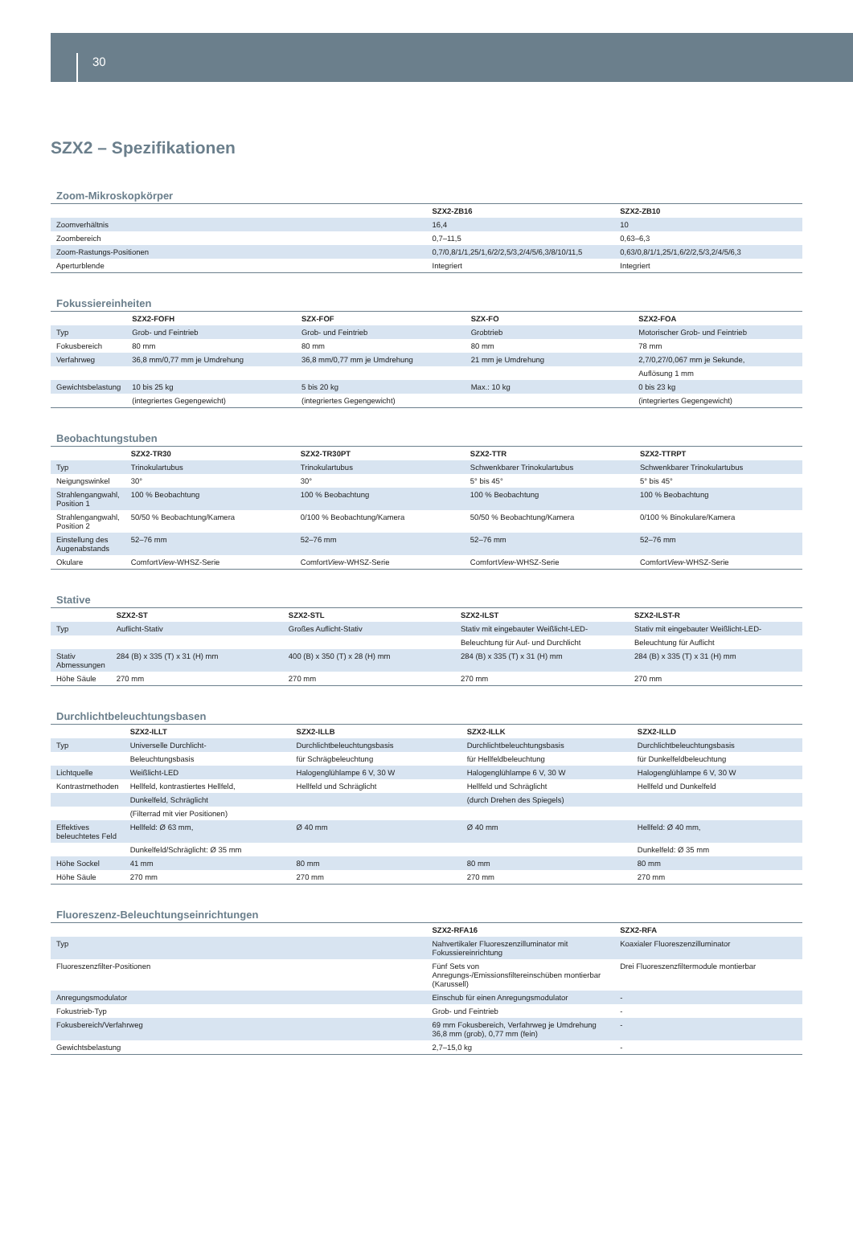30
SZX2 – Spezifikationen
Zoom-Mikroskopkörper
| | SZX2-ZB16 | SZX2-ZB10 |
| --- | --- | --- |
| Zoomverhältnis | 16,4 | 10 |
| Zoombereich | 0,7–11,5 | 0,63–6,3 |
| Zoom-Rastungs-Positionen | 0,7/0,8/1/1,25/1,6/2/2,5/3,2/4/5/6,3/8/10/11,5 | 0,63/0,8/1/1,25/1,6/2/2,5/3,2/4/5/6,3 |
| Aperturblende | Integriert | Integriert |
Fokussiereinheiten
| | SZX2-FOFH | SZX-FOF | SZX-FO | SZX2-FOA |
| --- | --- | --- | --- | --- |
| Typ | Grob- und Feintrieb | Grob- und Feintrieb | Grobtrieb | Motorischer Grob- und Feintrieb |
| Fokusbereich | 80 mm | 80 mm | 80 mm | 78 mm |
| Verfahrweg | 36,8 mm/0,77 mm je Umdrehung | 36,8 mm/0,77 mm je Umdrehung | 21 mm je Umdrehung | 2,7/0,27/0,067 mm je Sekunde, |
| | | | | Auflösung 1 mm |
| Gewichtsbelastung | 10 bis 25 kg | 5 bis 20 kg | Max.: 10 kg | 0 bis 23 kg |
| | (integriertes Gegengewicht) | (integriertes Gegengewicht) | | (integriertes Gegengewicht) |
Beobachtungstuben
| | SZX2-TR30 | SZX2-TR30PT | SZX2-TTR | SZX2-TTRPT |
| --- | --- | --- | --- | --- |
| Typ | Trinokulartubus | Trinokulartubus | Schwenkbarer Trinokulartubus | Schwenkbarer Trinokulartubus |
| Neigungswinkel | 30° | 30° | 5° bis 45° | 5° bis 45° |
| Strahlengangwahl, Position 1 | 100 % Beobachtung | 100 % Beobachtung | 100 % Beobachtung | 100 % Beobachtung |
| Strahlengangwahl, Position 2 | 50/50 % Beobachtung/Kamera | 0/100 % Beobachtung/Kamera | 50/50 % Beobachtung/Kamera | 0/100 % Binokulare/Kamera |
| Einstellung des Augenabstands | 52–76 mm | 52–76 mm | 52–76 mm | 52–76 mm |
| Okulare | Comfort View -WHSZ-Serie | Comfort View -WHSZ-Serie | Comfort View -WHSZ-Serie | Comfort View -WHSZ-Serie |
Stative
| | SZX2-ST | SZX2-STL | SZX2-ILST | SZX2-ILST-R |
| --- | --- | --- | --- | --- |
| Typ | Auflicht-Stativ | Großes Auflicht-Stativ | Stativ mit eingebauter Weißlicht-LED- | Stativ mit eingebauter Weißlicht-LED- |
| | | | Beleuchtung für Auf- und Durchlicht | Beleuchtung für Auflicht |
| Stativ Abmessungen | 284 (B) x 335 (T) x 31 (H) mm | 400 (B) x 350 (T) x 28 (H) mm | 284 (B) x 335 (T) x 31 (H) mm | 284 (B) x 335 (T) x 31 (H) mm |
| Höhe Säule | 270 mm | 270 mm | 270 mm | 270 mm |
Durchlichtbeleuchtungsbasen
| | SZX2-ILLT | SZX2-ILLB | SZX2-ILLK | SZX2-ILLD |
| --- | --- | --- | --- | --- |
| Typ | Universelle Durchlicht- | Durchlichtbeleuchtungsbasis | Durchlichtbeleuchtungsbasis | Durchlichtbeleuchtungsbasis |
| | Beleuchtungsbasis | für Schrägbeleuchtung | für Hellfeldbeleuchtung | für Dunkelfeldbeleuchtung |
| Lichtquelle | Weißlicht-LED | Halogenglühlampe 6 V, 30 W | Halogenglühlampe 6 V, 30 W | Halogenglühlampe 6 V, 30 W |
| Kontrastmethoden | Hellfeld, kontrastiertes Hellfeld, | Hellfeld und Schräglicht | Hellfeld und Schräglicht | Hellfeld und Dunkelfeld |
| | Dunkelfeld, Schräglicht | | (durch Drehen des Spiegels) | |
| | (Filterrad mit vier Positionen) | | | |
| Effektives beleuchtetes Feld | Hellfeld: Ø 63 mm, | Ø 40 mm | Ø 40 mm | Hellfeld: Ø 40 mm, |
| | Dunkelfeld/Schräglicht: Ø 35 mm | | | Dunkelfeld: Ø 35 mm |
| Höhe Sockel | 41 mm | 80 mm | 80 mm | 80 mm |
| Höhe Säule | 270 mm | 270 mm | 270 mm | 270 mm |
Fluoreszenz-Beleuchtungseinrichtungen
| | SZX2-RFA16 | SZX2-RFA |
| --- | --- | --- |
| Typ | Nahvertikaler Fluoreszenzilluminator mit Fokussiereinrichtung | Koaxialer Fluoreszenzilluminator |
| Fluoreszenzfilter-Positionen | Fünf Sets von Anregungs-/Emissionsfiltereinschüben montierbar (Karussell) | Drei Fluoreszenzfiltermodule montierbar |
| Anregungsmodulator | Einschub für einen Anregungsmodulator | - |
| Fokustrieb-Typ | Grob- und Feintrieb | - |
| Fokusbereich/Verfahrweg | 69 mm Fokusbereich, Verfahrweg je Umdrehung 36,8 mm (grob), 0,77 mm (fein) | - |
| Gewichtsbelastung | 2,7–15,0 kg | - |